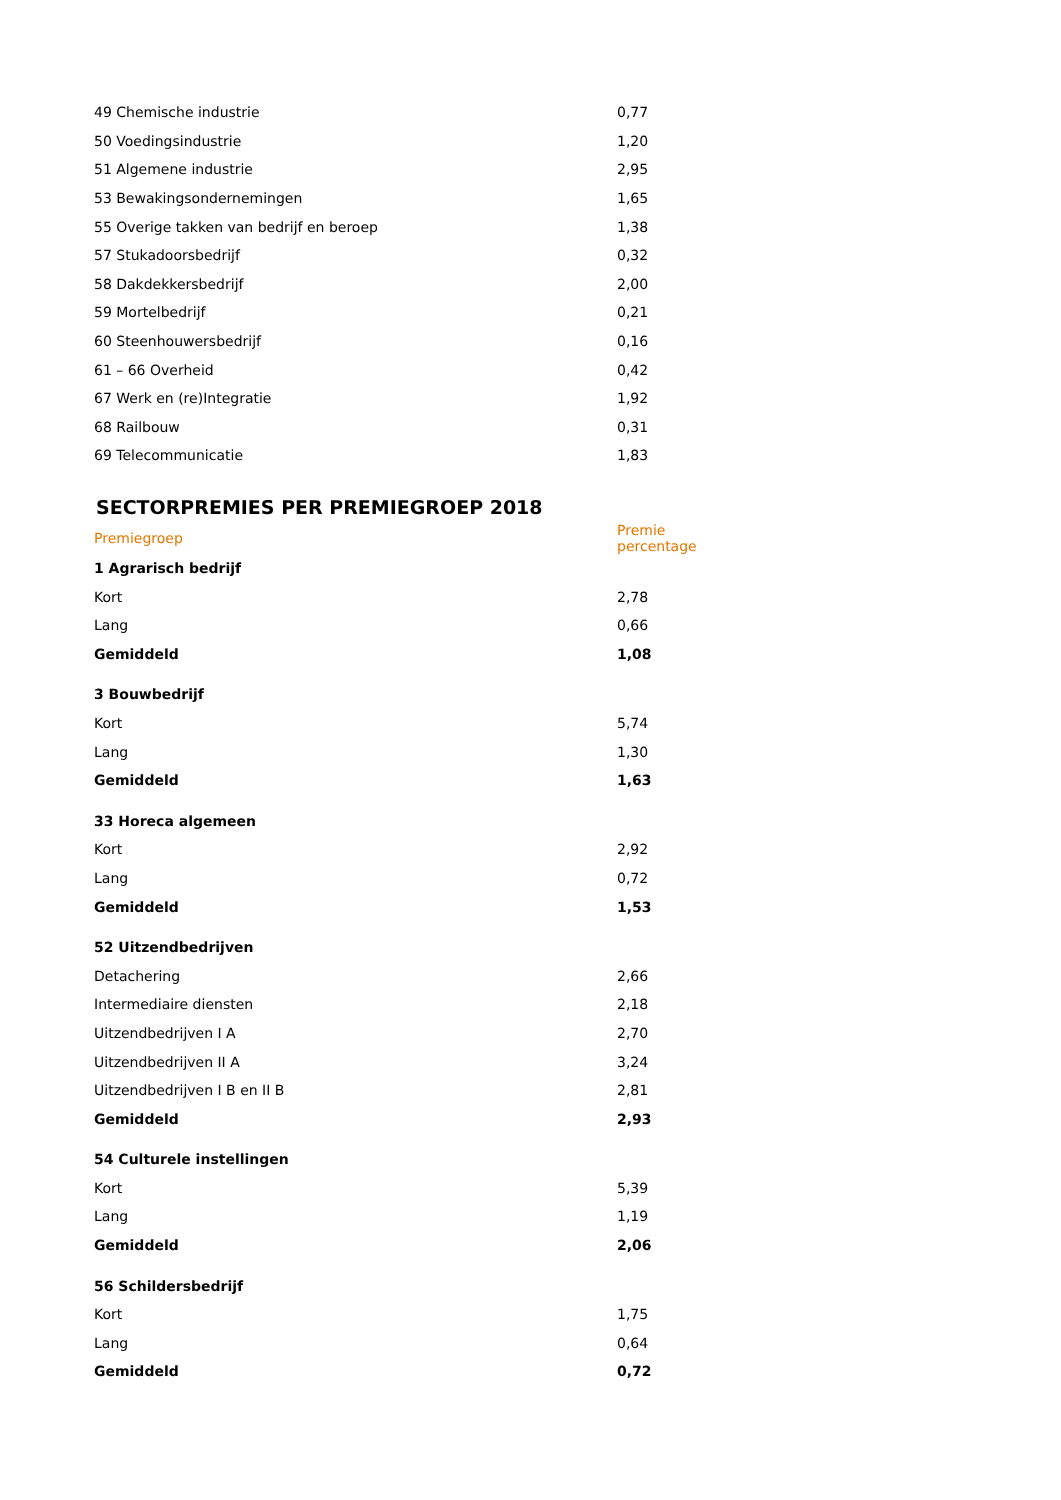| 49 Chemische industrie | 0,77 |
| 50 Voedingsindustrie | 1,20 |
| 51 Algemene industrie | 2,95 |
| 53 Bewakingsondernemingen | 1,65 |
| 55 Overige takken van bedrijf en beroep | 1,38 |
| 57 Stukadoorsbedrijf | 0,32 |
| 58 Dakdekkersbedrijf | 2,00 |
| 59 Mortelbedrijf | 0,21 |
| 60 Steenhouwersbedrijf | 0,16 |
| 61 – 66 Overheid | 0,42 |
| 67 Werk en (re)Integratie | 1,92 |
| 68 Railbouw | 0,31 |
| 69 Telecommunicatie | 1,83 |
SECTORPREMIES PER PREMIEGROEP 2018
| Premiegroep | Premie percentage |
| --- | --- |
| 1 Agrarisch bedrijf | |
| Kort | 2,78 |
| Lang | 0,66 |
| Gemiddeld | 1,08 |
| 3 Bouwbedrijf | |
| Kort | 5,74 |
| Lang | 1,30 |
| Gemiddeld | 1,63 |
| 33 Horeca algemeen | |
| Kort | 2,92 |
| Lang | 0,72 |
| Gemiddeld | 1,53 |
| 52 Uitzendbedrijven | |
| Detachering | 2,66 |
| Intermediaire diensten | 2,18 |
| Uitzendbedrijven I A | 2,70 |
| Uitzendbedrijven II A | 3,24 |
| Uitzendbedrijven I B en II B | 2,81 |
| Gemiddeld | 2,93 |
| 54 Culturele instellingen | |
| Kort | 5,39 |
| Lang | 1,19 |
| Gemiddeld | 2,06 |
| 56 Schildersbedrijf | |
| Kort | 1,75 |
| Lang | 0,64 |
| Gemiddeld | 0,72 |